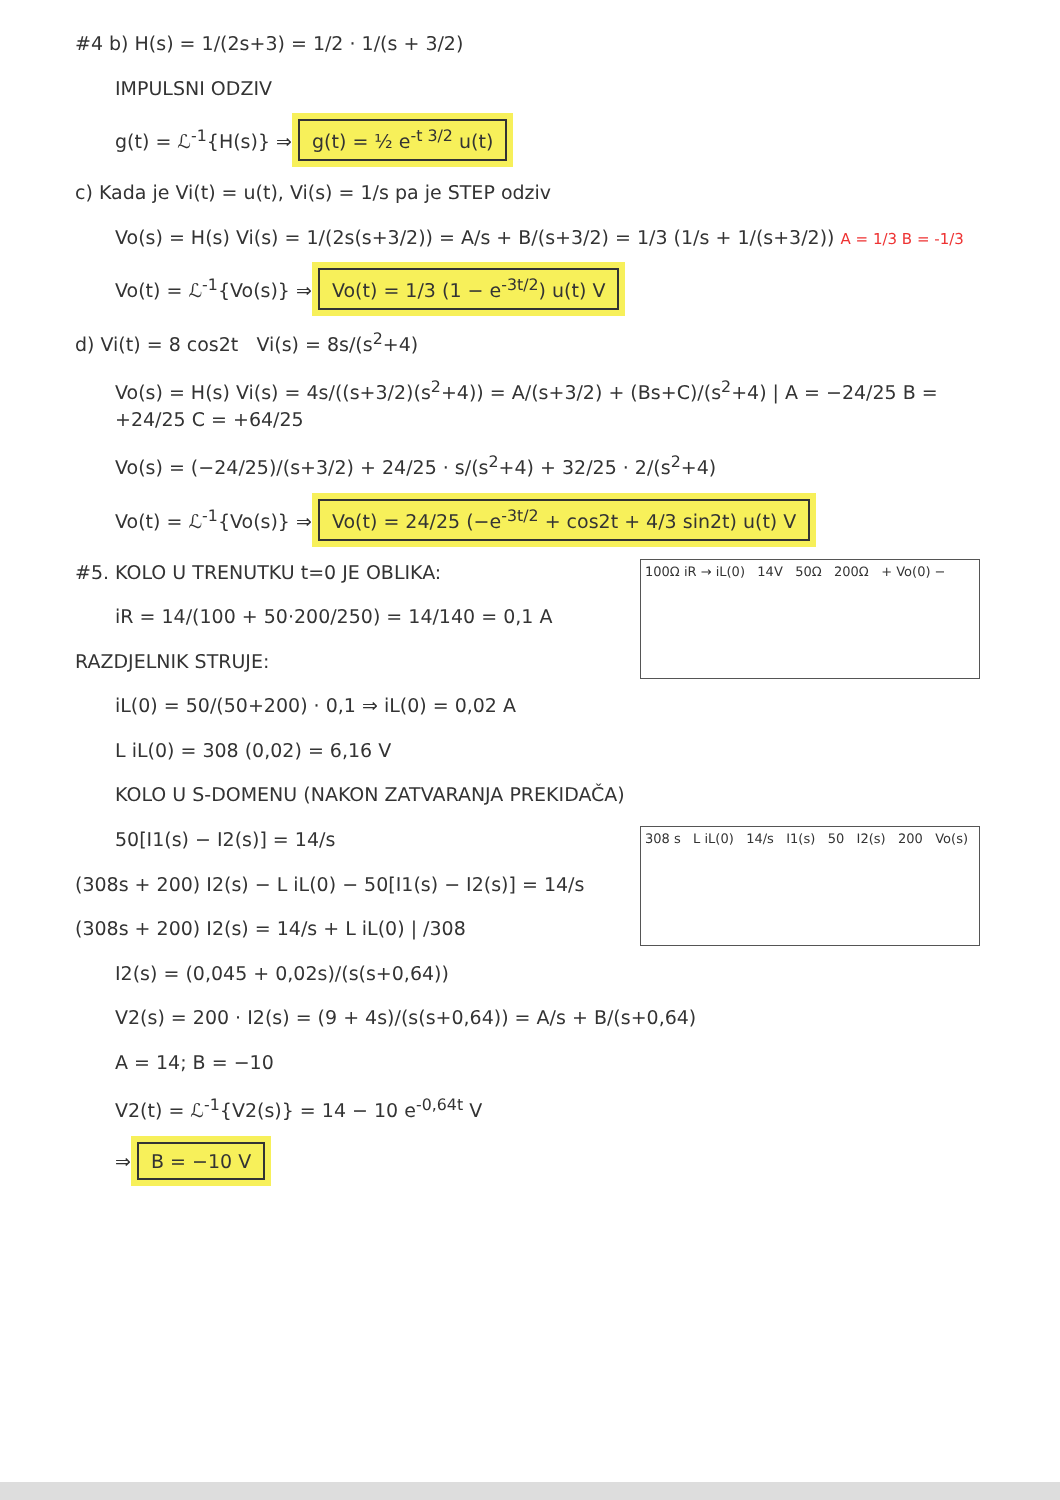#4 b) H(s) = 1/(2s+3) = 1/2 · 1/(s + 3/2)
IMPULSNI ODZIV
g(t) = ℒ<sup>-1</sup>{H(s)} ⇒ g(t) = ½ e<sup>-t 3/2</sup> u(t)
c) Kada je Vi(t) = u(t), Vi(s) = 1/s pa je STEP odziv
Vo(s) = H(s) Vi(s) = 1/(2s(s+3/2)) = A/s + B/(s+3/2) = 1/3 (1/s + 1/(s+3/2)) A = 1/3 B = -1/3
Vo(t) = ℒ<sup>-1</sup>{Vo(s)} ⇒ Vo(t) = 1/3 (1 − e<sup>-3t/2</sup>) u(t) V
d) Vi(t) = 8 cos2t Vi(s) = 8s/(s<sup>2</sup>+4)
Vo(s) = H(s) Vi(s) = 4s/((s+3/2)(s<sup>2</sup>+4)) = A/(s+3/2) + (Bs+C)/(s<sup>2</sup>+4) | A = −24/25 B = +24/25 C = +64/25
Vo(s) = (−24/25)/(s+3/2) + 24/25 · s/(s<sup>2</sup>+4) + 32/25 · 2/(s<sup>2</sup>+4)
Vo(t) = ℒ<sup>-1</sup>{Vo(s)} ⇒ Vo(t) = 24/25 (−e<sup>-3t/2</sup> + cos2t + 4/3 sin2t) u(t) V
100Ω iR → iL(0) 14V 50Ω 200Ω + Vo(0) −
#5. KOLO U TRENUTKU t=0 JE OBLIKA:
iR = 14/(100 + 50·200/250) = 14/140 = 0,1 A
RAZDJELNIK STRUJE:
iL(0) = 50/(50+200) · 0,1 ⇒ iL(0) = 0,02 A
L iL(0) = 308 (0,02) = 6,16 V
KOLO U S-DOMENU (NAKON ZATVARANJA PREKIDAČA)
308 s L iL(0) 14/s I1(s) 50 I2(s) 200 Vo(s)
50[I1(s) − I2(s)] = 14/s
(308s + 200) I2(s) − L iL(0) − 50[I1(s) − I2(s)] = 14/s
(308s + 200) I2(s) = 14/s + L iL(0) | /308
I2(s) = (0,045 + 0,02s)/(s(s+0,64))
V2(s) = 200 · I2(s) = (9 + 4s)/(s(s+0,64)) = A/s + B/(s+0,64)
A = 14; B = −10
V2(t) = ℒ<sup>-1</sup>{V2(s)} = 14 − 10 e<sup>-0,64t</sup> V
⇒ B = −10 V